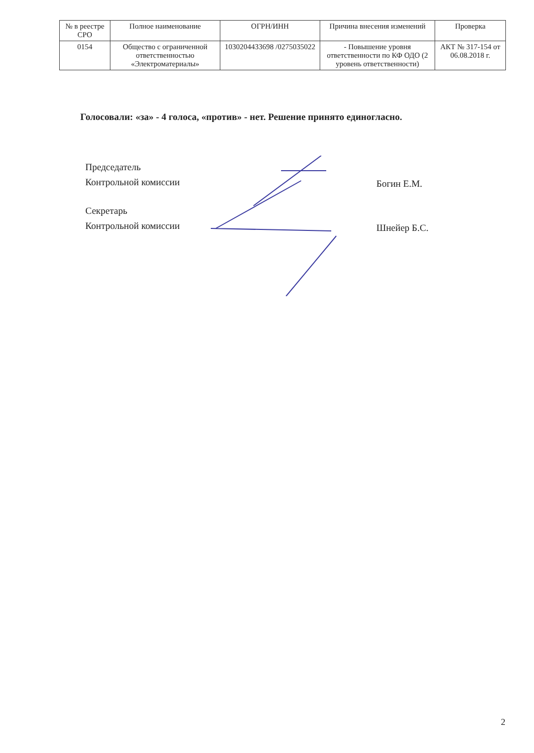| № в реестре СРО | Полное наименование | ОГРН/ИНН | Причина внесения изменений | Проверка |
| --- | --- | --- | --- | --- |
| 0154 | Общество с ограниченной ответственностью «Электроматериалы» | 1030204433698 /0275035022 | - Повышение уровня ответственности по КФ ОДО (2 уровень ответственности) | АКТ № 317-154 от 06.08.2018 г. |
Голосовали: «за» - 4 голоса, «против» - нет. Решение принято единогласно.
Председатель
Контрольной комиссии
Богин Е.М.
Секретарь
Контрольной комиссии
Шнейер Б.С.
2